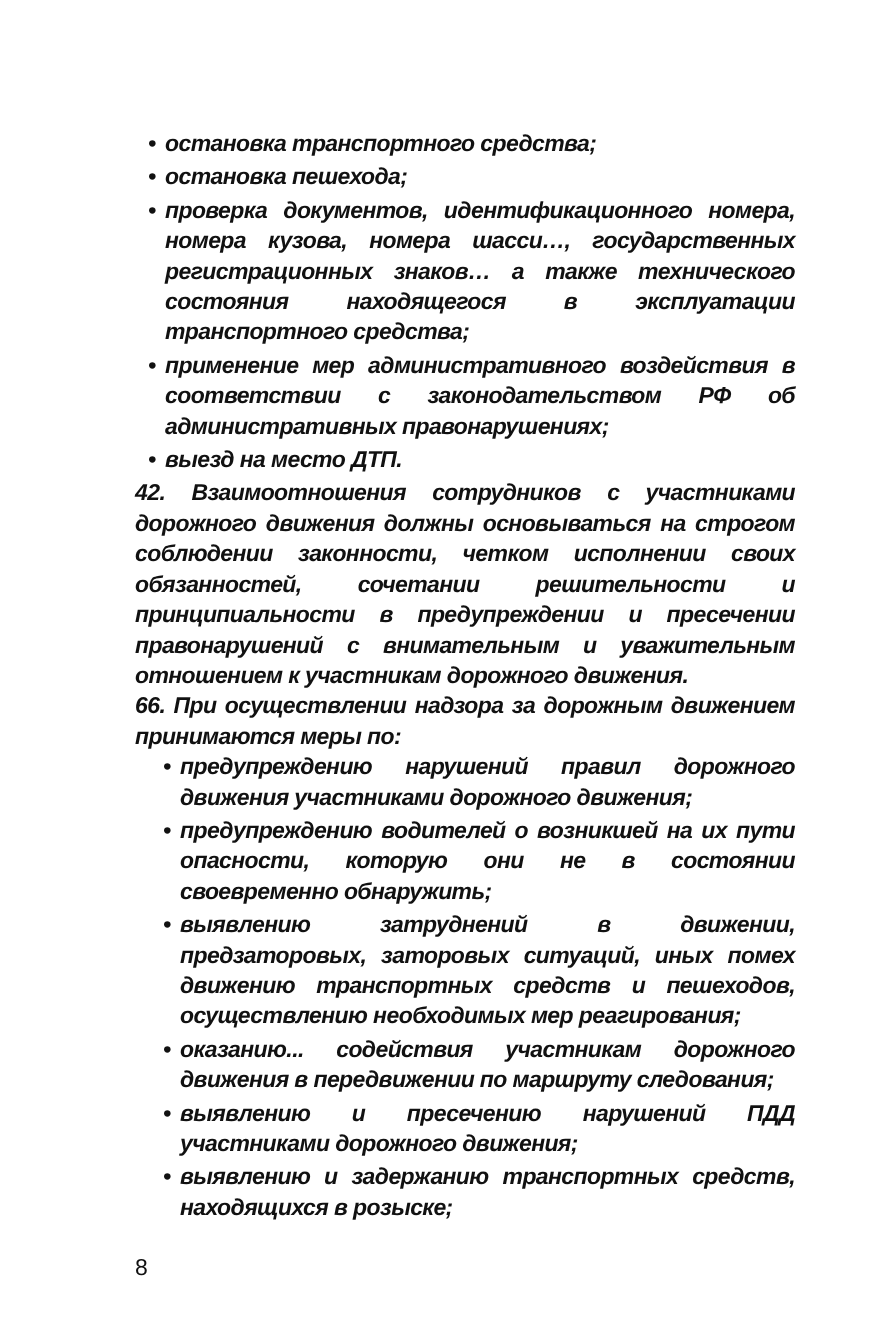• остановка транспортного средства;
• остановка пешехода;
• проверка документов, идентификационного номера, номера кузова, номера шасси…, государственных регистрационных знаков… а также технического состояния находящегося в эксплуатации транспортного средства;
• применение мер административного воздействия в соответствии с законодательством РФ об административных правонарушениях;
• выезд на место ДТП.
42. Взаимоотношения сотрудников с участниками дорожного движения должны основываться на строгом соблюдении законности, четком исполнении своих обязанностей, сочетании решительности и принципиальности в предупреждении и пресечении правонарушений с внимательным и уважительным отношением к участникам дорожного движения.
66. При осуществлении надзора за дорожным движением принимаются меры по:
• предупреждению нарушений правил дорожного движения участниками дорожного движения;
• предупреждению водителей о возникшей на их пути опасности, которую они не в состоянии своевременно обнаружить;
• выявлению затруднений в движении, предзаторовых, заторовых ситуаций, иных помех движению транспортных средств и пешеходов, осуществлению необходимых мер реагирования;
• оказанию... содействия участникам дорожного движения в передвижении по маршруту следования;
• выявлению и пресечению нарушений ПДД участниками дорожного движения;
• выявлению и задержанию транспортных средств, находящихся в розыске;
8